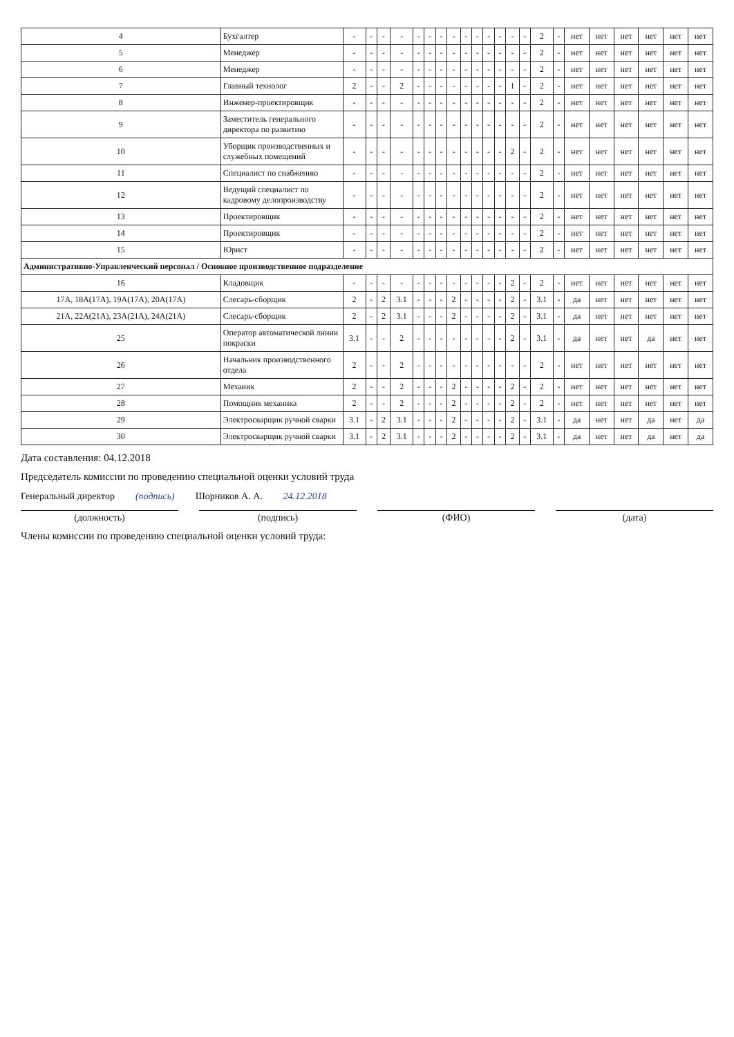| 4 | Бухгалтер | - | - | - | - | - | - | - | - | - | - | - | - | - | - | 2 | - | нет | нет | нет | нет | нет | нет |
| 5 | Менеджер | - | - | - | - | - | - | - | - | - | - | - | - | - | - | 2 | - | нет | нет | нет | нет | нет | нет |
| 6 | Менеджер | - | - | - | - | - | - | - | - | - | - | - | - | - | - | 2 | - | нет | нет | нет | нет | нет | нет |
| 7 | Главный технолог | 2 | - | - | 2 | - | - | - | - | - | - | - | - | 1 | - | 2 | - | нет | нет | нет | нет | нет | нет |
| 8 | Инженер-проектировщик | - | - | - | - | - | - | - | - | - | - | - | - | - | - | 2 | - | нет | нет | нет | нет | нет | нет |
| 9 | Заместитель генерального директора по развитию | - | - | - | - | - | - | - | - | - | - | - | - | - | - | 2 | - | нет | нет | нет | нет | нет | нет |
| 10 | Уборщик производственных и служебных помещений | - | - | - | - | - | - | - | - | - | - | - | - | 2 | - | 2 | - | нет | нет | нет | нет | нет | нет |
| 11 | Специалист по снабжению | - | - | - | - | - | - | - | - | - | - | - | - | - | - | 2 | - | нет | нет | нет | нет | нет | нет |
| 12 | Ведущий специалист по кадровому делопроизводству | - | - | - | - | - | - | - | - | - | - | - | - | - | - | 2 | - | нет | нет | нет | нет | нет | нет |
| 13 | Проектировщик | - | - | - | - | - | - | - | - | - | - | - | - | - | - | 2 | - | нет | нет | нет | нет | нет | нет |
| 14 | Проектировщик | - | - | - | - | - | - | - | - | - | - | - | - | - | - | 2 | - | нет | нет | нет | нет | нет | нет |
| 15 | Юрист | - | - | - | - | - | - | - | - | - | - | - | - | - | - | 2 | - | нет | нет | нет | нет | нет | нет |
| Административно-Управленческий персонал / Основное производственное подразделение | | | | | | | | | | | | | | | | | | | | | | | |
| 16 | Кладовщик | - | - | - | - | - | - | - | - | - | - | - | - | 2 | - | 2 | - | нет | нет | нет | нет | нет | нет |
| 17А, 18А(17А), 19А(17А), 20А(17А) | Слесарь-сборщик | 2 | - | 2 | 3.1 | - | - | - | 2 | - | - | - | - | 2 | - | 3.1 | - | да | нет | нет | нет | нет | нет |
| 21А, 22А(21А), 23А(21А), 24А(21А) | Слесарь-сборщик | 2 | - | 2 | 3.1 | - | - | - | 2 | - | - | - | - | 2 | - | 3.1 | - | да | нет | нет | нет | нет | нет |
| 25 | Оператор автоматической линии покраски | 3.1 | - | - | 2 | - | - | - | - | - | - | - | - | 2 | - | 3.1 | - | да | нет | нет | да | нет | нет |
| 26 | Начальник производственного отдела | 2 | - | - | 2 | - | - | - | - | - | - | - | - | - | - | 2 | - | нет | нет | нет | нет | нет | нет |
| 27 | Механик | 2 | - | - | 2 | - | - | - | 2 | - | - | - | - | 2 | - | 2 | - | нет | нет | нет | нет | нет | нет |
| 28 | Помощник механика | 2 | - | - | 2 | - | - | - | 2 | - | - | - | - | 2 | - | 2 | - | нет | нет | нет | нет | нет | нет |
| 29 | Электросварщик ручной сварки | 3.1 | - | 2 | 3.1 | - | - | - | 2 | - | - | - | - | 2 | - | 3.1 | - | да | нет | нет | да | нет | да |
| 30 | Электросварщик ручной сварки | 3.1 | - | 2 | 3.1 | - | - | - | 2 | - | - | - | - | 2 | - | 3.1 | - | да | нет | нет | да | нет | да |
Дата составления: 04.12.2018
Председатель комиссии по проведению специальной оценки условий труда
Генеральный директор (подпись) Шорников А. А. 24.12.2018
(должность) (подпись) (ФИО) (дата)
Члены комиссии по проведению специальной оценки условий труда: